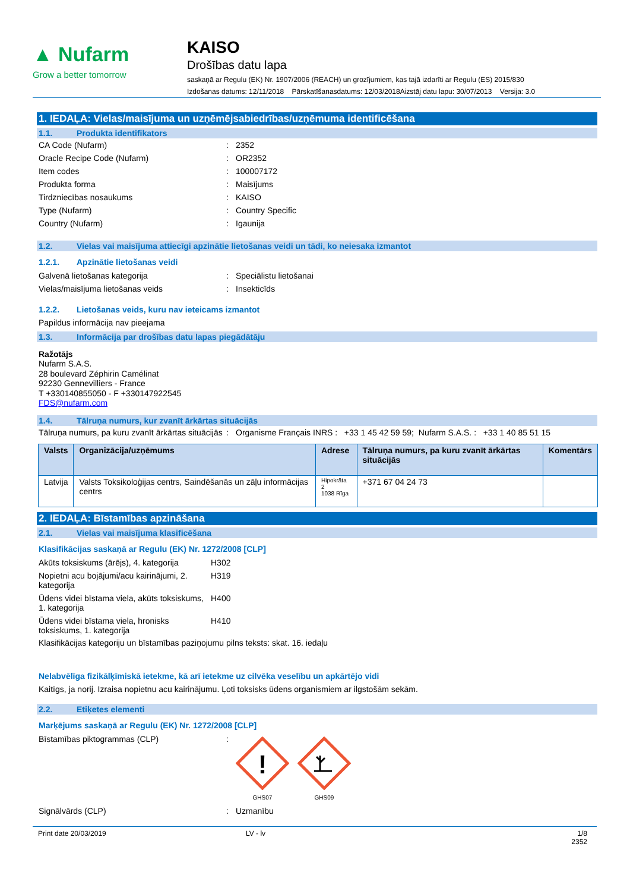▲ Nufarm
Grow a better tomorrow
KAISO
Drošības datu lapa
saskaņā ar Regulu (EK) Nr. 1907/2006 (REACH) un grozījumiem, kas tajā izdarīti ar Regulu (ES) 2015/830
Izdošanas datums: 12/11/2018 Pārskatīšanasdatums: 12/03/2018Aizstāj datu lapu: 30/07/2013 Versija: 3.0
1. IEDAĻA: Vielas/maisījuma un uzņēmējsabiedrības/uzņēmuma identificēšana
1.1. Produkta identifikators
CA Code (Nufarm) : 2352
Oracle Recipe Code (Nufarm) : OR2352
Item codes : 100007172
Produkta forma : Maisījums
Tirdzniecības nosaukums : KAISO
Type (Nufarm) : Country Specific
Country (Nufarm) : Igaunija
1.2. Vielas vai maisījuma attiecīgi apzinātie lietošanas veidi un tādi, ko neiesaka izmantot
1.2.1. Apzinātie lietošanas veidi
Galvenā lietošanas kategorija : Speciālistu lietošanai
Vielas/maisījuma lietošanas veids : Insekticīds
1.2.2. Lietošanas veids, kuru nav ieteicams izmantot
Papildus informācija nav pieejama
1.3. Informācija par drošības datu lapas piegādātāju
Ražotājs
Nufarm S.A.S.
28 boulevard Zéphirin Camélinat
92230 Gennevilliers - France
T +330140855050 - F +330147922545
FDS@nufarm.com
1.4. Tālruņa numurs, kur zvanīt ārkārtas situācijās
Tālruņa numurs, pa kuru zvanīt ārkārtas situācijās
: Organisme Français INRS : +33 1 45 42 59 59; Nufarm S.A.S. : +33 1 40 85 51 15
| Valsts | Organizācija/uzņēmums | Adrese | Tālruņa numurs, pa kuru zvanīt ārkārtas situācijās | Komentārs |
| --- | --- | --- | --- | --- |
| Latvija | Valsts Toksikoloģijas centrs, Saindēšanās un zāļu informācijas centrs | Hipokrāta 2 1038 Rīga | +371 67 04 24 73 | |
2. IEDAĻA: Bīstamības apzināšana
2.1. Vielas vai maisījuma klasificēšana
Klasifikācijas saskaņā ar Regulu (EK) Nr. 1272/2008 [CLP]
Akūts toksiskums (ārējs), 4. kategorija
H302
Nopietni acu bojājumi/acu kairinājumi, 2. kategorija
H319
Ūdens videi bīstama viela, akūts toksiskums, 1. kategorija
H400
Ūdens videi bīstama viela, hronisks toksiskums, 1. kategorija
H410
Klasifikācijas kategoriju un bīstamības paziņojumu pilns teksts: skat. 16. iedaļu
Nelabvēlīga fizikālķīmiskā ietekme, kā arī ietekme uz cilvēka veselību un apkārtējo vidi
Kaitīgs, ja norij. Izraisa nopietnu acu kairinājumu. Ļoti toksisks ūdens organismiem ar ilgstošām sekām.
2.2. Etiķetes elementi
Marķējums saskaņā ar Regulu (EK) Nr. 1272/2008 [CLP]
Bīstamības piktogrammas (CLP) :
!
GHS07
GHS09
Signālvārds (CLP) : Uzmanību
Print date 20/03/2019 LV - lv 1/8
2352